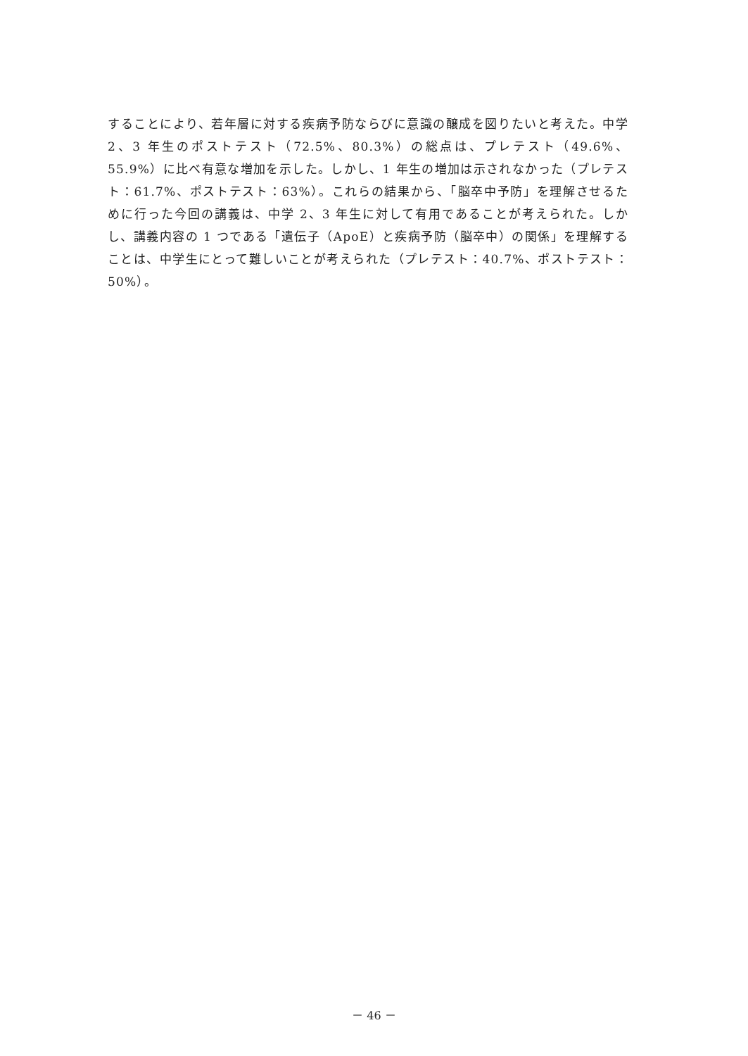することにより、若年層に対する疾病予防ならびに意識の醸成を図りたいと考えた。中学 2、3 年生のポストテスト（72.5%、80.3%）の総点は、プレテスト（49.6%、55.9%）に比べ有意な増加を示した。しかし、1 年生の増加は示されなかった（プレテスト：61.7%、ポストテスト：63%）。これらの結果から、「脳卒中予防」を理解させるために行った今回の講義は、中学 2、3 年生に対して有用であることが考えられた。しかし、講義内容の 1 つである「遺伝子（ApoE）と疾病予防（脳卒中）の関係」を理解することは、中学生にとって難しいことが考えられた（プレテスト：40.7%、ポストテスト：50%）。
－ 46 －